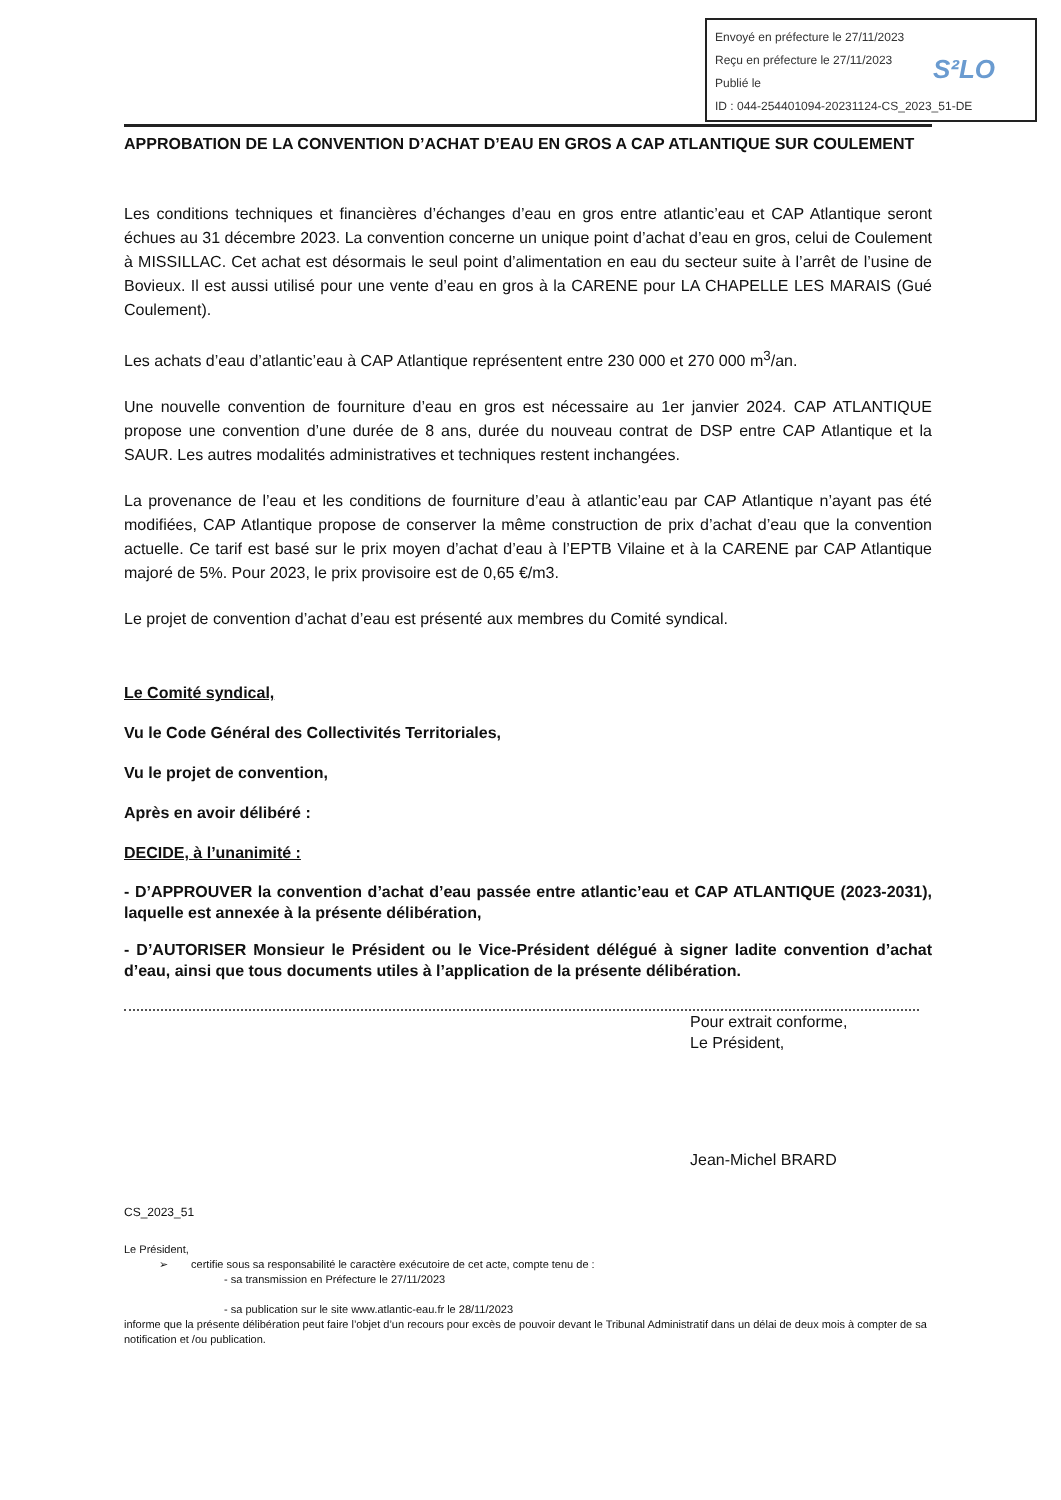Envoyé en préfecture le 27/11/2023
Reçu en préfecture le 27/11/2023
Publié le
ID : 044-254401094-20231124-CS_2023_51-DE
S²LO
APPROBATION DE LA CONVENTION D’ACHAT D’EAU EN GROS A CAP ATLANTIQUE SUR COULEMENT
Les conditions techniques et financières d’échanges d’eau en gros entre atlantic’eau et CAP Atlantique seront échues au 31 décembre 2023. La convention concerne un unique point d’achat d’eau en gros, celui de Coulement à MISSILLAC. Cet achat est désormais le seul point d’alimentation en eau du secteur suite à l’arrêt de l’usine de Bovieux. Il est aussi utilisé pour une vente d’eau en gros à la CARENE pour LA CHAPELLE LES MARAIS (Gué Coulement).
Les achats d’eau d’atlantic’eau à CAP Atlantique représentent entre 230 000 et 270 000 m<sup>3</sup>/an.
Une nouvelle convention de fourniture d’eau en gros est nécessaire au 1er janvier 2024. CAP ATLANTIQUE propose une convention d’une durée de 8 ans, durée du nouveau contrat de DSP entre CAP Atlantique et la SAUR. Les autres modalités administratives et techniques restent inchangées.
La provenance de l’eau et les conditions de fourniture d’eau à atlantic’eau par CAP Atlantique n’ayant pas été modifiées, CAP Atlantique propose de conserver la même construction de prix d’achat d’eau que la convention actuelle. Ce tarif est basé sur le prix moyen d’achat d’eau à l’EPTB Vilaine et à la CARENE par CAP Atlantique majoré de 5%. Pour 2023, le prix provisoire est de 0,65 €/m3.
Le projet de convention d’achat d’eau est présenté aux membres du Comité syndical.
Le Comité syndical,
Vu le Code Général des Collectivités Territoriales,
Vu le projet de convention,
Après en avoir délibéré :
DECIDE, à l’unanimité :
- D’APPROUVER la convention d’achat d’eau passée entre atlantic’eau et CAP ATLANTIQUE (2023-2031), laquelle est annexée à la présente délibération,
- D’AUTORISER Monsieur le Président ou le Vice-Président délégué à signer ladite convention d’achat d’eau, ainsi que tous documents utiles à l’application de la présente délibération.
Pour extrait conforme,
Le Président,
Jean-Michel BRARD
CS_2023_51
Le Président,
➢ certifie sous sa responsabilité le caractère exécutoire de cet acte, compte tenu de :
- sa transmission en Préfecture le 27/11/2023
- sa publication sur le site www.atlantic-eau.fr le 28/11/2023
informe que la présente délibération peut faire l’objet d’un recours pour excès de pouvoir devant le Tribunal Administratif dans un délai de deux mois à compter de sa notification et /ou publication.